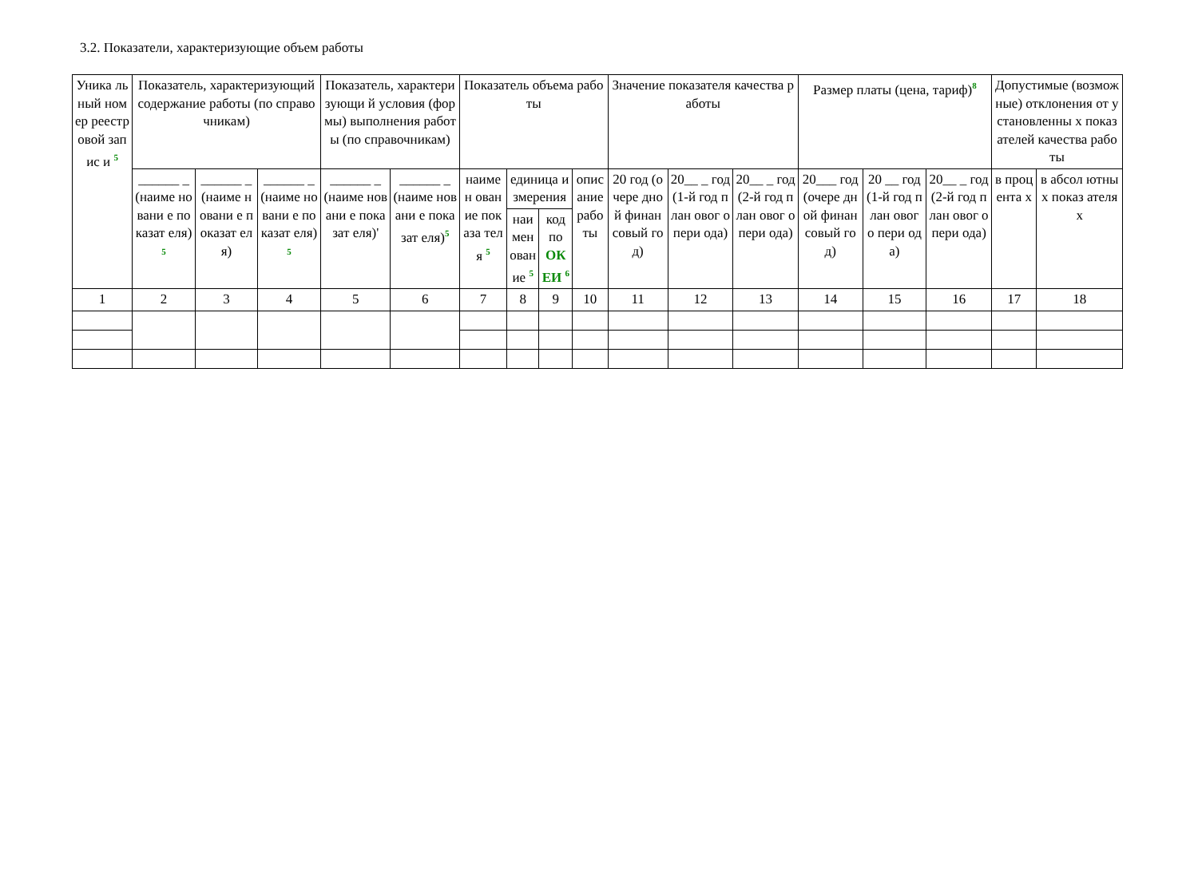3.2. Показатели, характеризующие объем работы
| Уника льный номер реестр овой запис и <sup>5</sup> | Показатель, характеризующий содержание работы (по справочникам) | | | Показатель, характеризующи й условия (формы) выполнения работы (по справочникам) | | Показатель объема работы | | | | Значение показателя качества работы | | | Размер платы (цена, тариф)<sup>8</sup> | | | Допустимые (возможные) отклонения от установленны х показателей качества работы | |
| --- | --- | --- | --- | --- | --- | --- | --- | --- | --- | --- | --- | --- | --- | --- | --- | --- | --- |
| | ______ _ (наиме новани е показат еля)<sup>5</sup> | ______ _ (наиме новани е показат еля) | ______ _ (наиме новани е показат еля)<sup>5</sup> | ______ _ (наиме новани е показат еля)' | ______ _ (наиме новани е показат еля)<sup>5</sup> | наимен ование показа теля <sup>5</sup> | единица измерения | | опис ание рабо ты | 20 год (очере дной финан совый год) | 20__ _ год (1-й год план овог о пери ода) | 20__ _ год (2-й год план овог о пери ода) | 20___ год (очере дной финан совый год) | 20 __ год (1-й год план овог о пери ода) | 20__ _ год (2-й год план овог о пери ода) | в проц ента х | в абсол ютны х показ ателя х |
| | | | | | | | наимен ование <sup>5</sup> | код по ОК ЕИ <sup>6</sup> | | | | | | | | | |
| 1 | 2 | 3 | 4 | 5 | 6 | 7 | 8 | 9 | 10 | 11 | 12 | 13 | 14 | 15 | 16 | 17 | 18 |